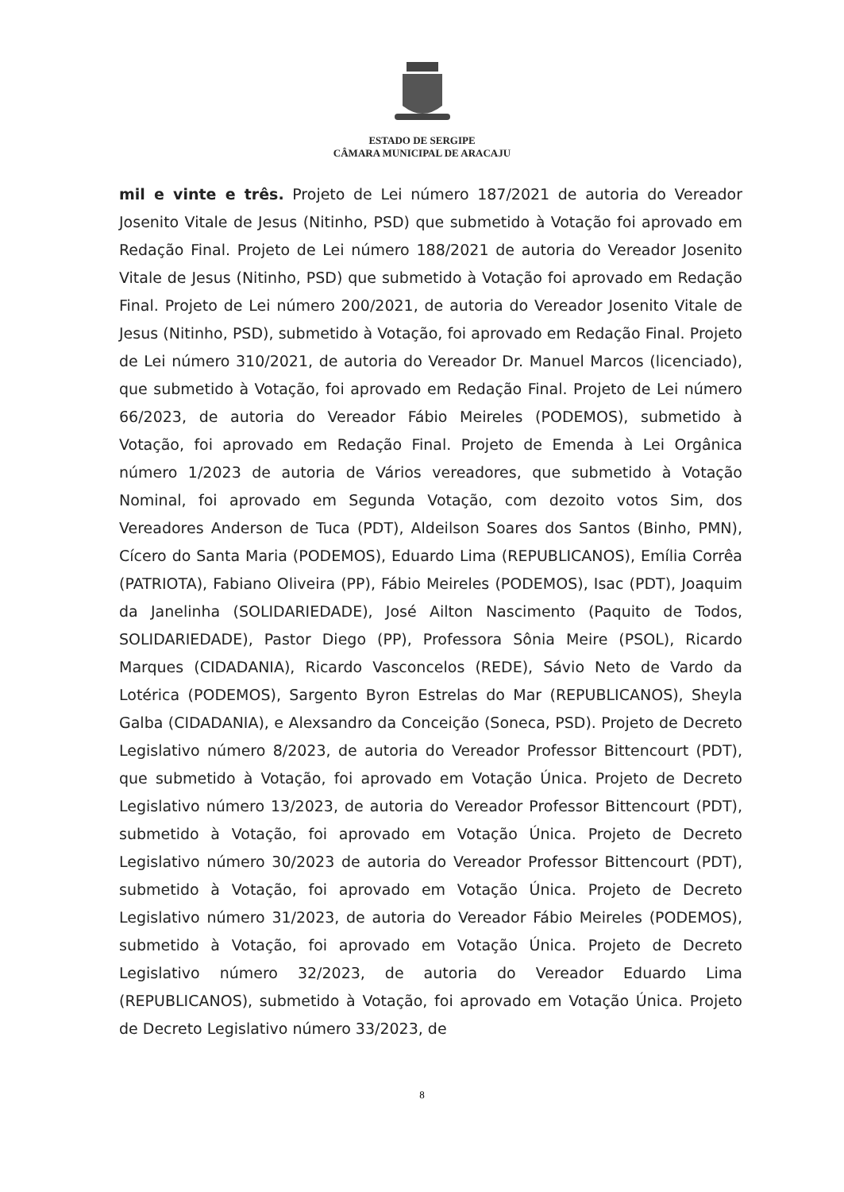ESTADO DE SERGIPE
CÂMARA MUNICIPAL DE ARACAJU
mil e vinte e três. Projeto de Lei número 187/2021 de autoria do Vereador Josenito Vitale de Jesus (Nitinho, PSD) que submetido à Votação foi aprovado em Redação Final. Projeto de Lei número 188/2021 de autoria do Vereador Josenito Vitale de Jesus (Nitinho, PSD) que submetido à Votação foi aprovado em Redação Final. Projeto de Lei número 200/2021, de autoria do Vereador Josenito Vitale de Jesus (Nitinho, PSD), submetido à Votação, foi aprovado em Redação Final. Projeto de Lei número 310/2021, de autoria do Vereador Dr. Manuel Marcos (licenciado), que submetido à Votação, foi aprovado em Redação Final. Projeto de Lei número 66/2023, de autoria do Vereador Fábio Meireles (PODEMOS), submetido à Votação, foi aprovado em Redação Final. Projeto de Emenda à Lei Orgânica número 1/2023 de autoria de Vários vereadores, que submetido à Votação Nominal, foi aprovado em Segunda Votação, com dezoito votos Sim, dos Vereadores Anderson de Tuca (PDT), Aldeilson Soares dos Santos (Binho, PMN), Cícero do Santa Maria (PODEMOS), Eduardo Lima (REPUBLICANOS), Emília Corrêa (PATRIOTA), Fabiano Oliveira (PP), Fábio Meireles (PODEMOS), Isac (PDT), Joaquim da Janelinha (SOLIDARIEDADE), José Ailton Nascimento (Paquito de Todos, SOLIDARIEDADE), Pastor Diego (PP), Professora Sônia Meire (PSOL), Ricardo Marques (CIDADANIA), Ricardo Vasconcelos (REDE), Sávio Neto de Vardo da Lotérica (PODEMOS), Sargento Byron Estrelas do Mar (REPUBLICANOS), Sheyla Galba (CIDADANIA), e Alexsandro da Conceição (Soneca, PSD). Projeto de Decreto Legislativo número 8/2023, de autoria do Vereador Professor Bittencourt (PDT), que submetido à Votação, foi aprovado em Votação Única. Projeto de Decreto Legislativo número 13/2023, de autoria do Vereador Professor Bittencourt (PDT), submetido à Votação, foi aprovado em Votação Única. Projeto de Decreto Legislativo número 30/2023 de autoria do Vereador Professor Bittencourt (PDT), submetido à Votação, foi aprovado em Votação Única. Projeto de Decreto Legislativo número 31/2023, de autoria do Vereador Fábio Meireles (PODEMOS), submetido à Votação, foi aprovado em Votação Única. Projeto de Decreto Legislativo número 32/2023, de autoria do Vereador Eduardo Lima (REPUBLICANOS), submetido à Votação, foi aprovado em Votação Única. Projeto de Decreto Legislativo número 33/2023, de
8